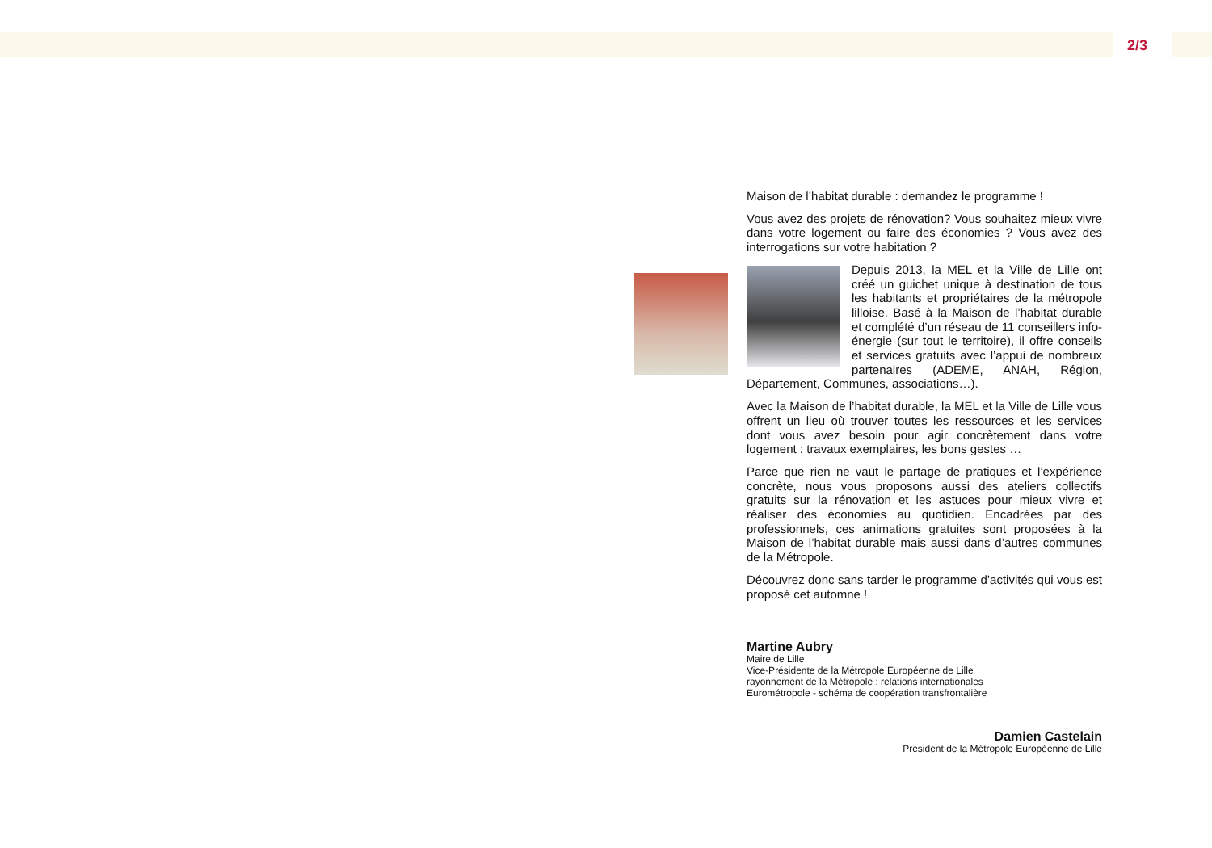2/3
Maison de l’habitat durable : demandez le programme !
Vous avez des projets de rénovation? Vous souhaitez mieux vivre dans votre logement ou faire des économies ? Vous avez des interrogations sur votre habitation ?
Depuis 2013, la MEL et la Ville de Lille ont créé un guichet unique à destination de tous les habitants et propriétaires de la métropole lilloise. Basé à la Maison de l’habitat durable et complété d’un réseau de 11 conseillers info-énergie (sur tout le territoire), il offre conseils et services gratuits avec l’appui de nombreux partenaires (ADEME, ANAH, Région, Département, Communes, associations…).
Avec la Maison de l’habitat durable, la MEL et la Ville de Lille vous offrent un lieu où trouver toutes les ressources et les services dont vous avez besoin pour agir concrètement dans votre logement : travaux exemplaires, les bons gestes …
Parce que rien ne vaut le partage de pratiques et l’expérience concrète, nous vous proposons aussi des ateliers collectifs gratuits sur la rénovation et les astuces pour mieux vivre et réaliser des économies au quotidien. Encadrées par des professionnels, ces animations gratuites sont proposées à la Maison de l’habitat durable mais aussi dans d’autres communes de la Métropole.
Découvrez donc sans tarder le programme d’activités qui vous est proposé cet automne !
Martine Aubry
Maire de Lille
Vice-Présidente de la Métropole Européenne de Lille
rayonnement de la Métropole : relations internationales
Eurométropole - schéma de coopération transfrontalière
Damien Castelain
Président de la Métropole Européenne de Lille